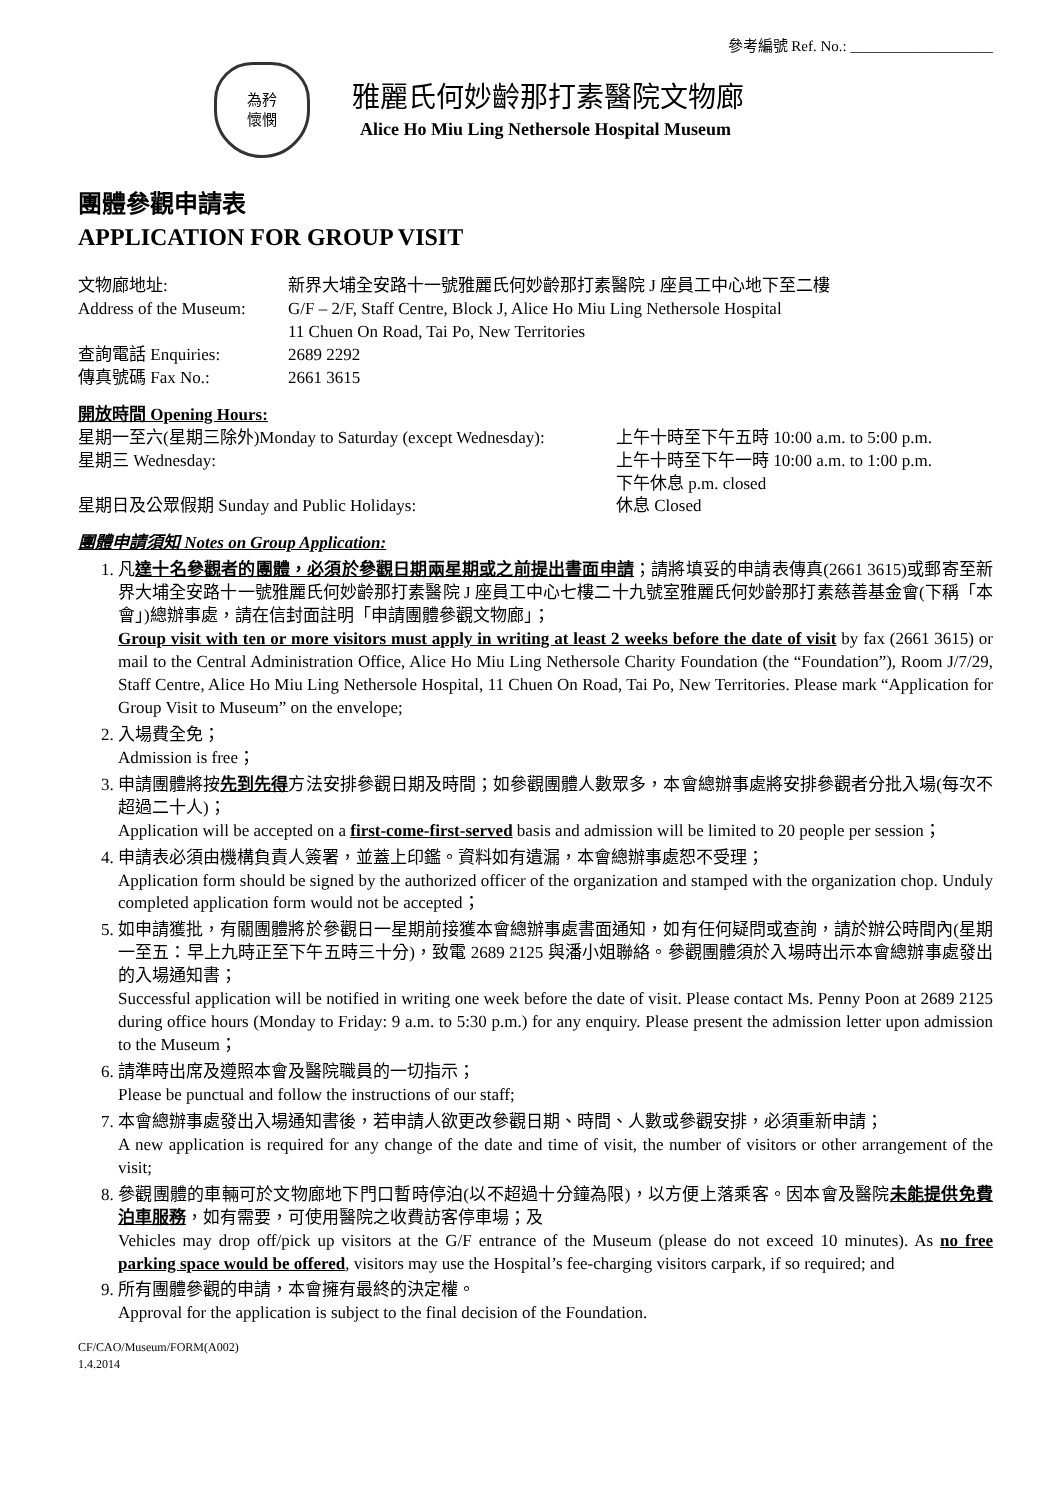參考編號 Ref. No.: ___________________
為矜
懷憫
雅麗氏何妙齡那打素醫院文物廊
Alice Ho Miu Ling Nethersole Hospital Museum
團體參觀申請表
APPLICATION FOR GROUP VISIT
文物廊地址: 新界大埔全安路十一號雅麗氏何妙齡那打素醫院 J 座員工中心地下至二樓
Address of the Museum:
G/F – 2/F, Staff Centre, Block J, Alice Ho Miu Ling Nethersole Hospital
11 Chuen On Road, Tai Po, New Territories
查詢電話 Enquiries: 2689 2292
傳真號碼 Fax No.: 2661 3615
開放時間 Opening Hours:
星期一至六(星期三除外)Monday to Saturday (except Wednesday):
上午十時至下午五時 10:00 a.m. to 5:00 p.m.
星期三 Wednesday: 上午十時至下午一時 10:00 a.m. to 1:00 p.m.
下午休息 p.m. closed
星期日及公眾假期 Sunday and Public Holidays: 休息 Closed
團體申請須知 Notes on Group Application:
1. 凡達十名參觀者的團體，必須於參觀日期兩星期或之前提出書面申請；請將填妥的申請表傳真(2661 3615)或郵寄至新界大埔全安路十一號雅麗氏何妙齡那打素醫院 J 座員工中心七樓二十九號室雅麗氏何妙齡那打素慈善基金會(下稱「本會」)總辦事處，請在信封面註明「申請團體參觀文物廊」；
Group visit with ten or more visitors must apply in writing at least 2 weeks before the date of visit by fax (2661 3615) or mail to the Central Administration Office, Alice Ho Miu Ling Nethersole Charity Foundation (the “Foundation”), Room J/7/29, Staff Centre, Alice Ho Miu Ling Nethersole Hospital, 11 Chuen On Road, Tai Po, New Territories. Please mark “Application for Group Visit to Museum” on the envelope;
2. 入場費全免；
Admission is free；
3. 申請團體將按先到先得方法安排參觀日期及時間；如參觀團體人數眾多，本會總辦事處將安排參觀者分批入場(每次不超過二十人)；
Application will be accepted on a first-come-first-served basis and admission will be limited to 20 people per session；
4. 申請表必須由機構負責人簽署，並蓋上印鑑。資料如有遺漏，本會總辦事處恕不受理；
Application form should be signed by the authorized officer of the organization and stamped with the organization chop. Unduly completed application form would not be accepted；
5. 如申請獲批，有關團體將於參觀日一星期前接獲本會總辦事處書面通知，如有任何疑問或查詢，請於辦公時間內(星期一至五：早上九時正至下午五時三十分)，致電 2689 2125 與潘小姐聯絡。參觀團體須於入場時出示本會總辦事處發出的入場通知書；
Successful application will be notified in writing one week before the date of visit. Please contact Ms. Penny Poon at 2689 2125 during office hours (Monday to Friday: 9 a.m. to 5:30 p.m.) for any enquiry. Please present the admission letter upon admission to the Museum；
6. 請準時出席及遵照本會及醫院職員的一切指示；
Please be punctual and follow the instructions of our staff;
7. 本會總辦事處發出入場通知書後，若申請人欲更改參觀日期、時間、人數或參觀安排，必須重新申請；
A new application is required for any change of the date and time of visit, the number of visitors or other arrangement of the visit;
8. 參觀團體的車輛可於文物廊地下門口暫時停泊(以不超過十分鐘為限)，以方便上落乘客。因本會及醫院未能提供免費泊車服務，如有需要，可使用醫院之收費訪客停車場；及
Vehicles may drop off/pick up visitors at the G/F entrance of the Museum (please do not exceed 10 minutes). As no free parking space would be offered, visitors may use the Hospital’s fee-charging visitors carpark, if so required; and
9. 所有團體參觀的申請，本會擁有最終的決定權。
Approval for the application is subject to the final decision of the Foundation.
CF/CAO/Museum/FORM(A002)
1.4.2014